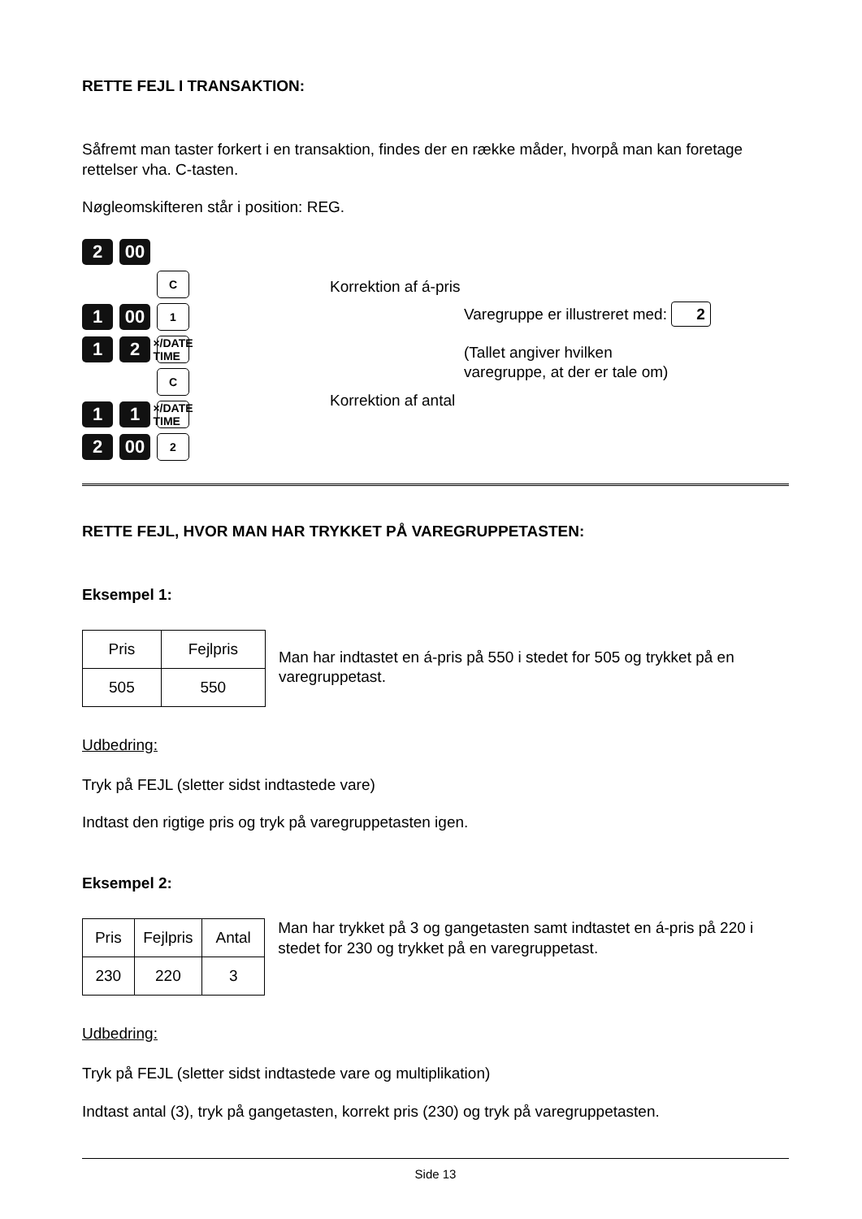RETTE FEJL I TRANSAKTION:
Såfremt man taster forkert i en transaktion, findes der en række måder, hvorpå man kan foretage rettelser vha. C-tasten.
Nøgleomskifteren står i position: REG.
2 00
C
1 00
1
1 2
×/DATE TIME
C
1 1
×/DATE TIME
2 00
2
Korrektion af á-pris
Korrektion af antal
Varegruppe er illustreret med: 2
(Tallet angiver hvilken
varegruppe, at der er tale om)
RETTE FEJL, HVOR MAN HAR TRYKKET PÅ VAREGRUPPETASTEN:
Eksempel 1:
| Pris | Fejlpris |
| 505 | 550 |
Man har indtastet en á-pris på 550 i stedet for 505 og trykket på en varegruppetast.
Udbedring:
Tryk på FEJL (sletter sidst indtastede vare)
Indtast den rigtige pris og tryk på varegruppetasten igen.
Eksempel 2:
| Pris | Fejlpris | Antal |
| 230 | 220 | 3 |
Man har trykket på 3 og gangetasten samt indtastet en á-pris på 220 i stedet for 230 og trykket på en varegruppetast.
Udbedring:
Tryk på FEJL (sletter sidst indtastede vare og multiplikation)
Indtast antal (3), tryk på gangetasten, korrekt pris (230) og tryk på varegruppetasten.
Side 13